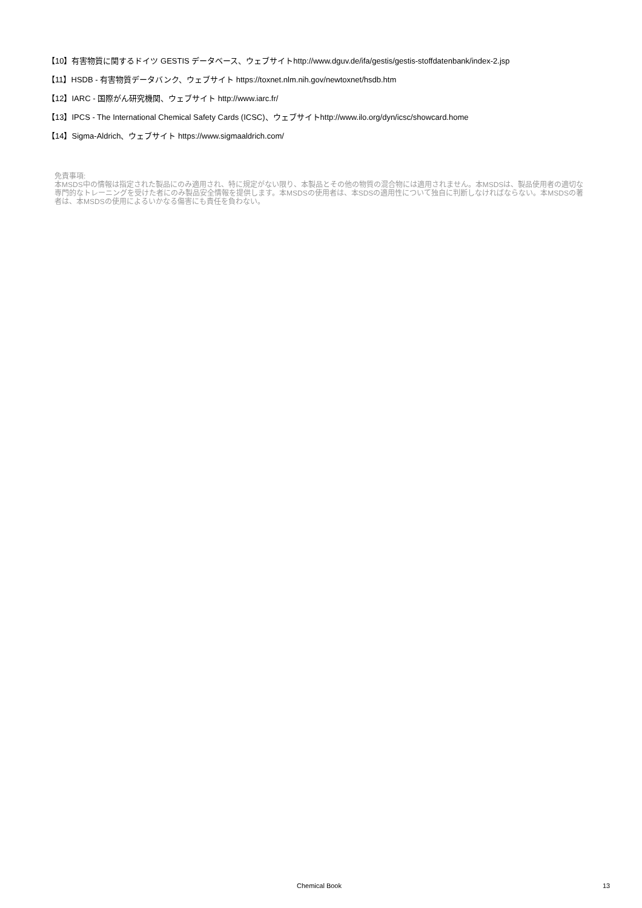【10】有害物質に関するドイツ GESTIS データベース、ウェブサイトhttp://www.dguv.de/ifa/gestis/gestis-stoffdatenbank/index-2.jsp
【11】HSDB - 有害物質データバンク、ウェブサイト https://toxnet.nlm.nih.gov/newtoxnet/hsdb.htm
【12】IARC - 国際がん研究機関、ウェブサイト http://www.iarc.fr/
【13】IPCS - The International Chemical Safety Cards (ICSC)、ウェブサイトhttp://www.ilo.org/dyn/icsc/showcard.home
【14】Sigma-Aldrich、ウェブサイト https://www.sigmaaldrich.com/
免責事項:
本MSDS中の情報は指定された製品にのみ適用され、特に規定がない限り、本製品とその他の物質の混合物には適用されません。本MSDSは、製品使用者の適切な専門的なトレーニングを受けた者にのみ製品安全情報を提供します。本MSDSの使用者は、本SDSの適用性について独自に判断しなければならない。本MSDSの著者は、本MSDSの使用によるいかなる傷害にも責任を負わない。
Chemical Book 13